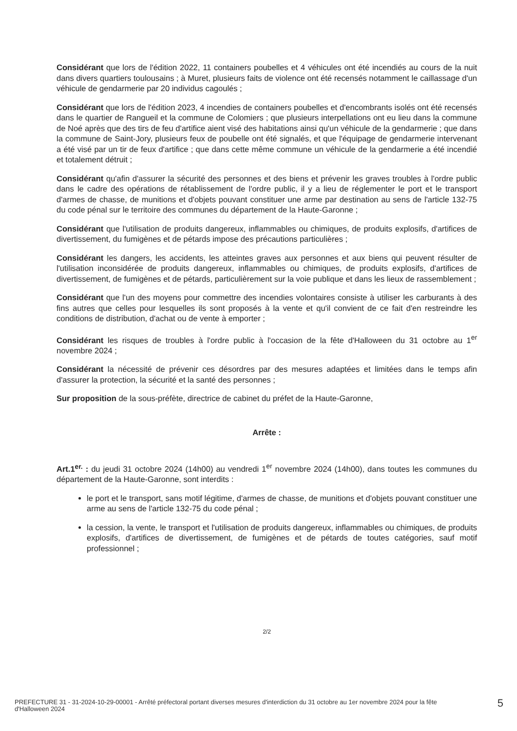Considérant que lors de l'édition 2022, 11 containers poubelles et 4 véhicules ont été incendiés au cours de la nuit dans divers quartiers toulousains ; à Muret, plusieurs faits de violence ont été recensés notamment le caillassage d'un véhicule de gendarmerie par 20 individus cagoulés ;
Considérant que lors de l'édition 2023, 4 incendies de containers poubelles et d'encombrants isolés ont été recensés dans le quartier de Rangueil et la commune de Colomiers ; que plusieurs interpellations ont eu lieu dans la commune de Noé après que des tirs de feu d'artifice aient visé des habitations ainsi qu'un véhicule de la gendarmerie ; que dans la commune de Saint-Jory, plusieurs feux de poubelle ont été signalés, et que l'équipage de gendarmerie intervenant a été visé par un tir de feux d'artifice ; que dans cette même commune un véhicule de la gendarmerie a été incendié et totalement détruit ;
Considérant qu'afin d'assurer la sécurité des personnes et des biens et prévenir les graves troubles à l'ordre public dans le cadre des opérations de rétablissement de l'ordre public, il y a lieu de réglementer le port et le transport d'armes de chasse, de munitions et d'objets pouvant constituer une arme par destination au sens de l'article 132-75 du code pénal sur le territoire des communes du département de la Haute-Garonne ;
Considérant que l'utilisation de produits dangereux, inflammables ou chimiques, de produits explosifs, d'artifices de divertissement, du fumigènes et de pétards impose des précautions particulières ;
Considérant les dangers, les accidents, les atteintes graves aux personnes et aux biens qui peuvent résulter de l'utilisation inconsidérée de produits dangereux, inflammables ou chimiques, de produits explosifs, d'artifices de divertissement, de fumigènes et de pétards, particulièrement sur la voie publique et dans les lieux de rassemblement ;
Considérant que l'un des moyens pour commettre des incendies volontaires consiste à utiliser les carburants à des fins autres que celles pour lesquelles ils sont proposés à la vente et qu'il convient de ce fait d'en restreindre les conditions de distribution, d'achat ou de vente à emporter ;
Considérant les risques de troubles à l'ordre public à l'occasion de la fête d'Halloween du 31 octobre au 1<sup>er</sup> novembre 2024 ;
Considérant la nécessité de prévenir ces désordres par des mesures adaptées et limitées dans le temps afin d'assurer la protection, la sécurité et la santé des personnes ;
Sur proposition de la sous-préfète, directrice de cabinet du préfet de la Haute-Garonne,
Arrête :
Art.1<sup>er.</sup> : du jeudi 31 octobre 2024 (14h00) au vendredi 1<sup>er</sup> novembre 2024 (14h00), dans toutes les communes du département de la Haute-Garonne, sont interdits :
le port et le transport, sans motif légitime, d'armes de chasse, de munitions et d'objets pouvant constituer une arme au sens de l'article 132-75 du code pénal ;
la cession, la vente, le transport et l'utilisation de produits dangereux, inflammables ou chimiques, de produits explosifs, d'artifices de divertissement, de fumigènes et de pétards de toutes catégories, sauf motif professionnel ;
2/2
PREFECTURE 31 - 31-2024-10-29-00001 - Arrêté préfectoral portant diverses mesures d'interdiction du 31 octobre au 1er novembre 2024 pour la fête d'Halloween 2024
5